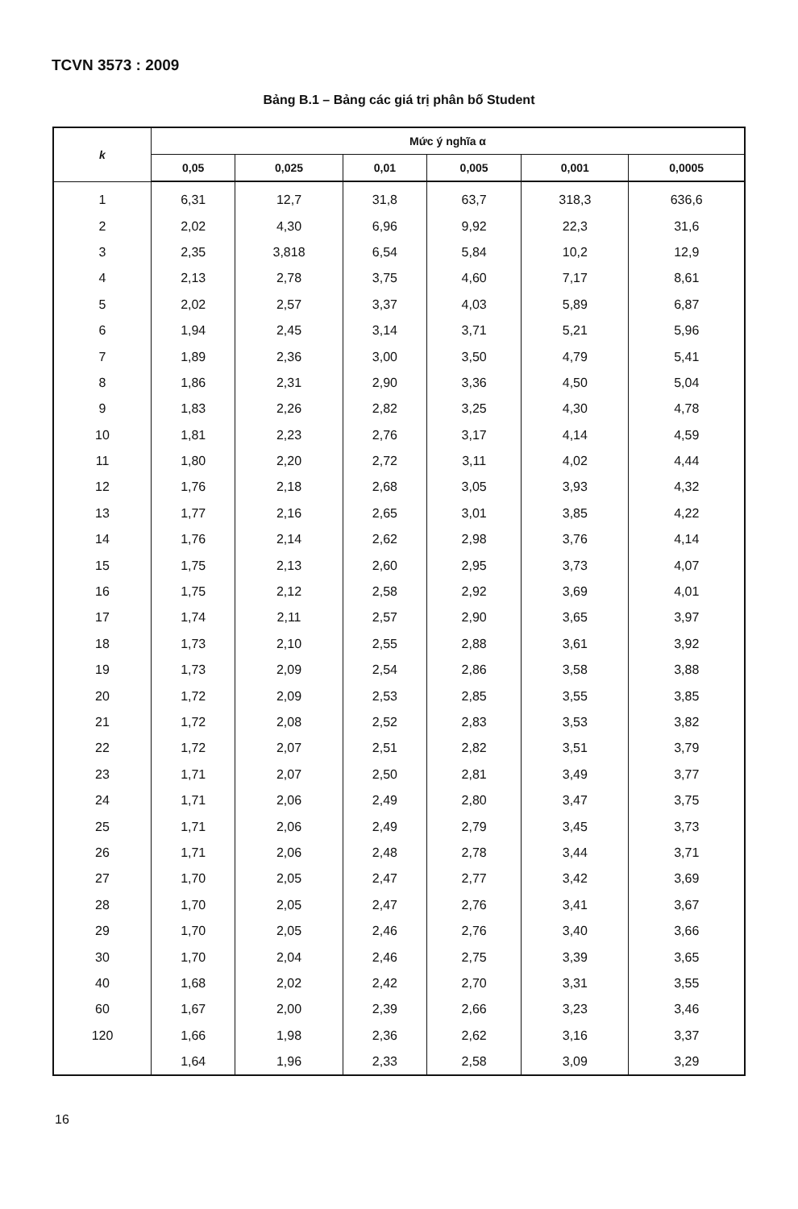TCVN 3573 : 2009
Bảng B.1 – Bảng các giá trị phân bố Student
| k | Mức ý nghĩa α | | | | | |
| --- | --- | --- | --- | --- | --- | --- |
| | 0,05 | 0,025 | 0,01 | 0,005 | 0,001 | 0,0005 |
| 1 | 6,31 | 12,7 | 31,8 | 63,7 | 318,3 | 636,6 |
| 2 | 2,02 | 4,30 | 6,96 | 9,92 | 22,3 | 31,6 |
| 3 | 2,35 | 3,818 | 6,54 | 5,84 | 10,2 | 12,9 |
| 4 | 2,13 | 2,78 | 3,75 | 4,60 | 7,17 | 8,61 |
| 5 | 2,02 | 2,57 | 3,37 | 4,03 | 5,89 | 6,87 |
| 6 | 1,94 | 2,45 | 3,14 | 3,71 | 5,21 | 5,96 |
| 7 | 1,89 | 2,36 | 3,00 | 3,50 | 4,79 | 5,41 |
| 8 | 1,86 | 2,31 | 2,90 | 3,36 | 4,50 | 5,04 |
| 9 | 1,83 | 2,26 | 2,82 | 3,25 | 4,30 | 4,78 |
| 10 | 1,81 | 2,23 | 2,76 | 3,17 | 4,14 | 4,59 |
| 11 | 1,80 | 2,20 | 2,72 | 3,11 | 4,02 | 4,44 |
| 12 | 1,76 | 2,18 | 2,68 | 3,05 | 3,93 | 4,32 |
| 13 | 1,77 | 2,16 | 2,65 | 3,01 | 3,85 | 4,22 |
| 14 | 1,76 | 2,14 | 2,62 | 2,98 | 3,76 | 4,14 |
| 15 | 1,75 | 2,13 | 2,60 | 2,95 | 3,73 | 4,07 |
| 16 | 1,75 | 2,12 | 2,58 | 2,92 | 3,69 | 4,01 |
| 17 | 1,74 | 2,11 | 2,57 | 2,90 | 3,65 | 3,97 |
| 18 | 1,73 | 2,10 | 2,55 | 2,88 | 3,61 | 3,92 |
| 19 | 1,73 | 2,09 | 2,54 | 2,86 | 3,58 | 3,88 |
| 20 | 1,72 | 2,09 | 2,53 | 2,85 | 3,55 | 3,85 |
| 21 | 1,72 | 2,08 | 2,52 | 2,83 | 3,53 | 3,82 |
| 22 | 1,72 | 2,07 | 2,51 | 2,82 | 3,51 | 3,79 |
| 23 | 1,71 | 2,07 | 2,50 | 2,81 | 3,49 | 3,77 |
| 24 | 1,71 | 2,06 | 2,49 | 2,80 | 3,47 | 3,75 |
| 25 | 1,71 | 2,06 | 2,49 | 2,79 | 3,45 | 3,73 |
| 26 | 1,71 | 2,06 | 2,48 | 2,78 | 3,44 | 3,71 |
| 27 | 1,70 | 2,05 | 2,47 | 2,77 | 3,42 | 3,69 |
| 28 | 1,70 | 2,05 | 2,47 | 2,76 | 3,41 | 3,67 |
| 29 | 1,70 | 2,05 | 2,46 | 2,76 | 3,40 | 3,66 |
| 30 | 1,70 | 2,04 | 2,46 | 2,75 | 3,39 | 3,65 |
| 40 | 1,68 | 2,02 | 2,42 | 2,70 | 3,31 | 3,55 |
| 60 | 1,67 | 2,00 | 2,39 | 2,66 | 3,23 | 3,46 |
| 120 | 1,66 | 1,98 | 2,36 | 2,62 | 3,16 | 3,37 |
| | 1,64 | 1,96 | 2,33 | 2,58 | 3,09 | 3,29 |
16